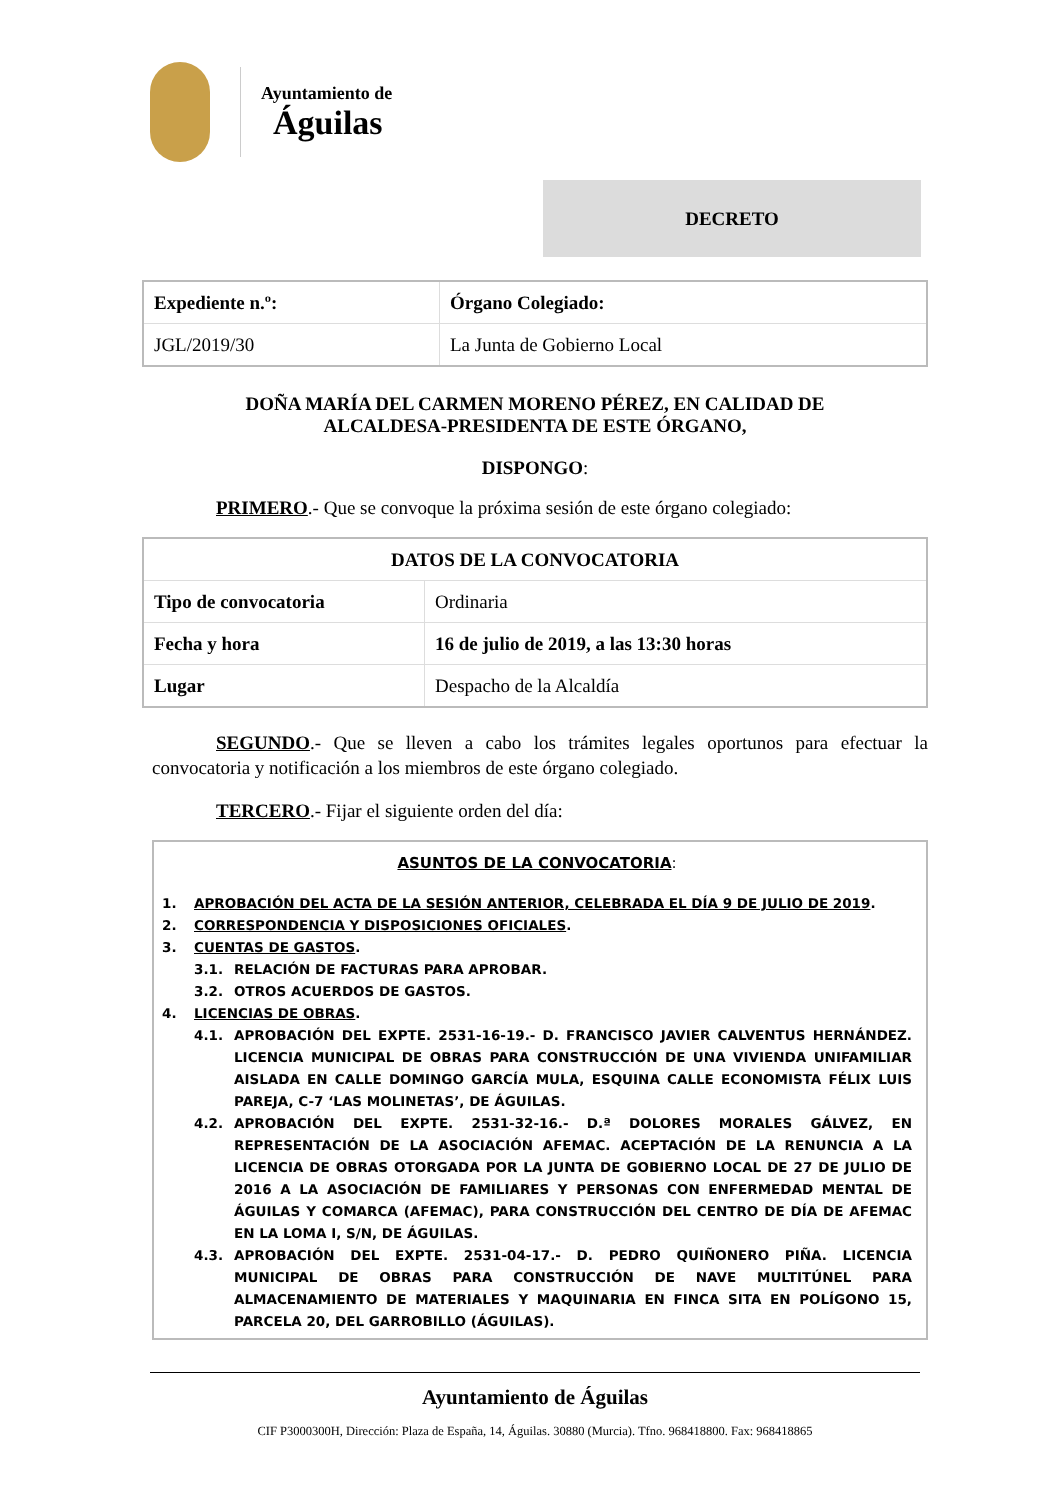Ayuntamiento de
Águilas
DECRETO
| Expediente n.º: | Órgano Colegiado: |
| JGL/2019/30 | La Junta de Gobierno Local |
DOÑA MARÍA DEL CARMEN MORENO PÉREZ, EN CALIDAD DE
ALCALDESA-PRESIDENTA DE ESTE ÓRGANO,
DISPONGO:
PRIMERO.- Que se convoque la próxima sesión de este órgano colegiado:
| DATOS DE LA CONVOCATORIA | |
| Tipo de convocatoria | Ordinaria |
| Fecha y hora | 16 de julio de 2019, a las 13:30 horas |
| Lugar | Despacho de la Alcaldía |
SEGUNDO.- Que se lleven a cabo los trámites legales oportunos para efectuar la convocatoria y notificación a los miembros de este órgano colegiado.
TERCERO.- Fijar el siguiente orden del día:
ASUNTOS DE LA CONVOCATORIA:
1. APROBACIÓN DEL ACTA DE LA SESIÓN ANTERIOR, CELEBRADA EL DÍA 9 DE JULIO DE 2019.
2. CORRESPONDENCIA Y DISPOSICIONES OFICIALES.
3. CUENTAS DE GASTOS.
3.1. RELACIÓN DE FACTURAS PARA APROBAR.
3.2. OTROS ACUERDOS DE GASTOS.
4. LICENCIAS DE OBRAS.
4.1. APROBACIÓN DEL EXPTE. 2531-16-19.- D. FRANCISCO JAVIER CALVENTUS HERNÁNDEZ. LICENCIA MUNICIPAL DE OBRAS PARA CONSTRUCCIÓN DE UNA VIVIENDA UNIFAMILIAR AISLADA EN CALLE DOMINGO GARCÍA MULA, ESQUINA CALLE ECONOMISTA FÉLIX LUIS PAREJA, C-7 ‘LAS MOLINETAS’, DE ÁGUILAS.
4.2. APROBACIÓN DEL EXPTE. 2531-32-16.- D.ª DOLORES MORALES GÁLVEZ, EN REPRESENTACIÓN DE LA ASOCIACIÓN AFEMAC. ACEPTACIÓN DE LA RENUNCIA A LA LICENCIA DE OBRAS OTORGADA POR LA JUNTA DE GOBIERNO LOCAL DE 27 DE JULIO DE 2016 A LA ASOCIACIÓN DE FAMILIARES Y PERSONAS CON ENFERMEDAD MENTAL DE ÁGUILAS Y COMARCA (AFEMAC), PARA CONSTRUCCIÓN DEL CENTRO DE DÍA DE AFEMAC EN LA LOMA I, S/N, DE ÁGUILAS.
4.3. APROBACIÓN DEL EXPTE. 2531-04-17.- D. PEDRO QUIÑONERO PIÑA. LICENCIA MUNICIPAL DE OBRAS PARA CONSTRUCCIÓN DE NAVE MULTITÚNEL PARA ALMACENAMIENTO DE MATERIALES Y MAQUINARIA EN FINCA SITA EN POLÍGONO 15, PARCELA 20, DEL GARROBILLO (ÁGUILAS).
Ayuntamiento de Águilas
CIF P3000300H, Dirección: Plaza de España, 14, Águilas. 30880 (Murcia). Tfno. 968418800. Fax: 968418865